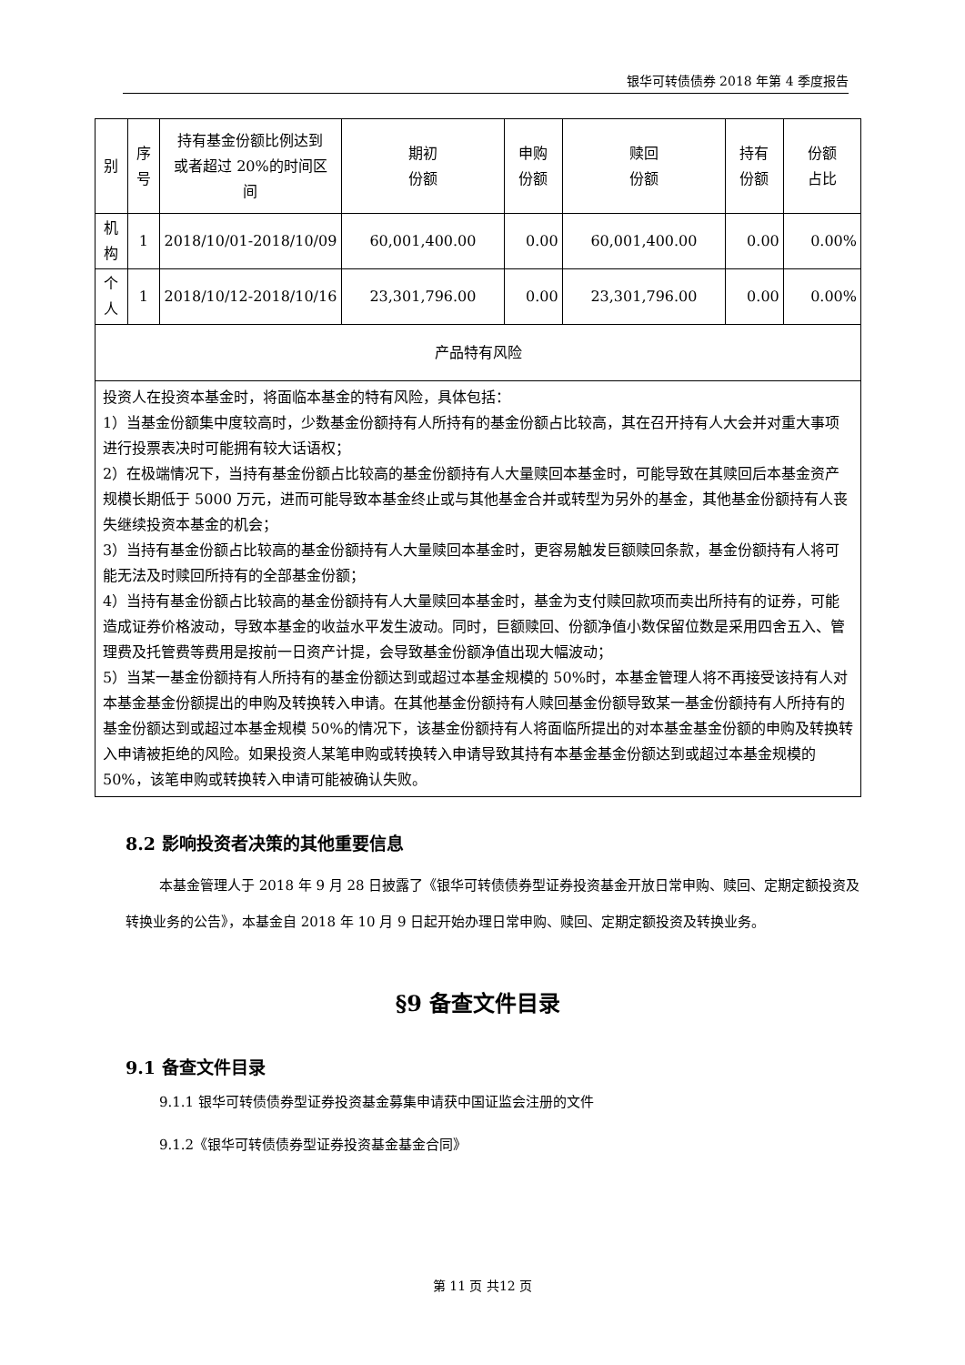银华可转债债券 2018 年第 4 季度报告
| 别 | 序 号 | 持有基金份额比例达到 或者超过 20%的时间区 间 | 期初 份额 | 申购 份额 | 赎回 份额 | 持有 份额 | 份额 占比 |
| 机 构 | 1 | 2018/10/01-2018/10/09 | 60,001,400.00 | 0.00 | 60,001,400.00 | 0.00 | 0.00% |
| 个 人 | 1 | 2018/10/12-2018/10/16 | 23,301,796.00 | 0.00 | 23,301,796.00 | 0.00 | 0.00% |
| 产品特有风险 | | | | | | | |
| 投资人在投资本基金时，将面临本基金的特有风险，具体包括： 1）当基金份额集中度较高时，少数基金份额持有人所持有的基金份额占比较高，其在召开持有人大会并对重大事项进行投票表决时可能拥有较大话语权； 2）在极端情况下，当持有基金份额占比较高的基金份额持有人大量赎回本基金时，可能导致在其赎回后本基金资产规模长期低于 5000 万元，进而可能导致本基金终止或与其他基金合并或转型为另外的基金，其他基金份额持有人丧失继续投资本基金的机会； 3）当持有基金份额占比较高的基金份额持有人大量赎回本基金时，更容易触发巨额赎回条款，基金份额持有人将可能无法及时赎回所持有的全部基金份额； 4）当持有基金份额占比较高的基金份额持有人大量赎回本基金时，基金为支付赎回款项而卖出所持有的证券，可能造成证券价格波动，导致本基金的收益水平发生波动。同时，巨额赎回、份额净值小数保留位数是采用四舍五入、管理费及托管费等费用是按前一日资产计提，会导致基金份额净值出现大幅波动； 5）当某一基金份额持有人所持有的基金份额达到或超过本基金规模的 50%时，本基金管理人将不再接受该持有人对本基金基金份额提出的申购及转换转入申请。在其他基金份额持有人赎回基金份额导致某一基金份额持有人所持有的基金份额达到或超过本基金规模 50%的情况下，该基金份额持有人将面临所提出的对本基金基金份额的申购及转换转入申请被拒绝的风险。如果投资人某笔申购或转换转入申请导致其持有本基金基金份额达到或超过本基金规模的 50%，该笔申购或转换转入申请可能被确认失败。 | | | | | | | |
8.2 影响投资者决策的其他重要信息
本基金管理人于 2018 年 9 月 28 日披露了《银华可转债债券型证券投资基金开放日常申购、赎回、定期定额投资及转换业务的公告》，本基金自 2018 年 10 月 9 日起开始办理日常申购、赎回、定期定额投资及转换业务。
§9 备查文件目录
9.1 备查文件目录
9.1.1 银华可转债债券型证券投资基金募集申请获中国证监会注册的文件
9.1.2《银华可转债债券型证券投资基金基金合同》
第 11 页 共12 页